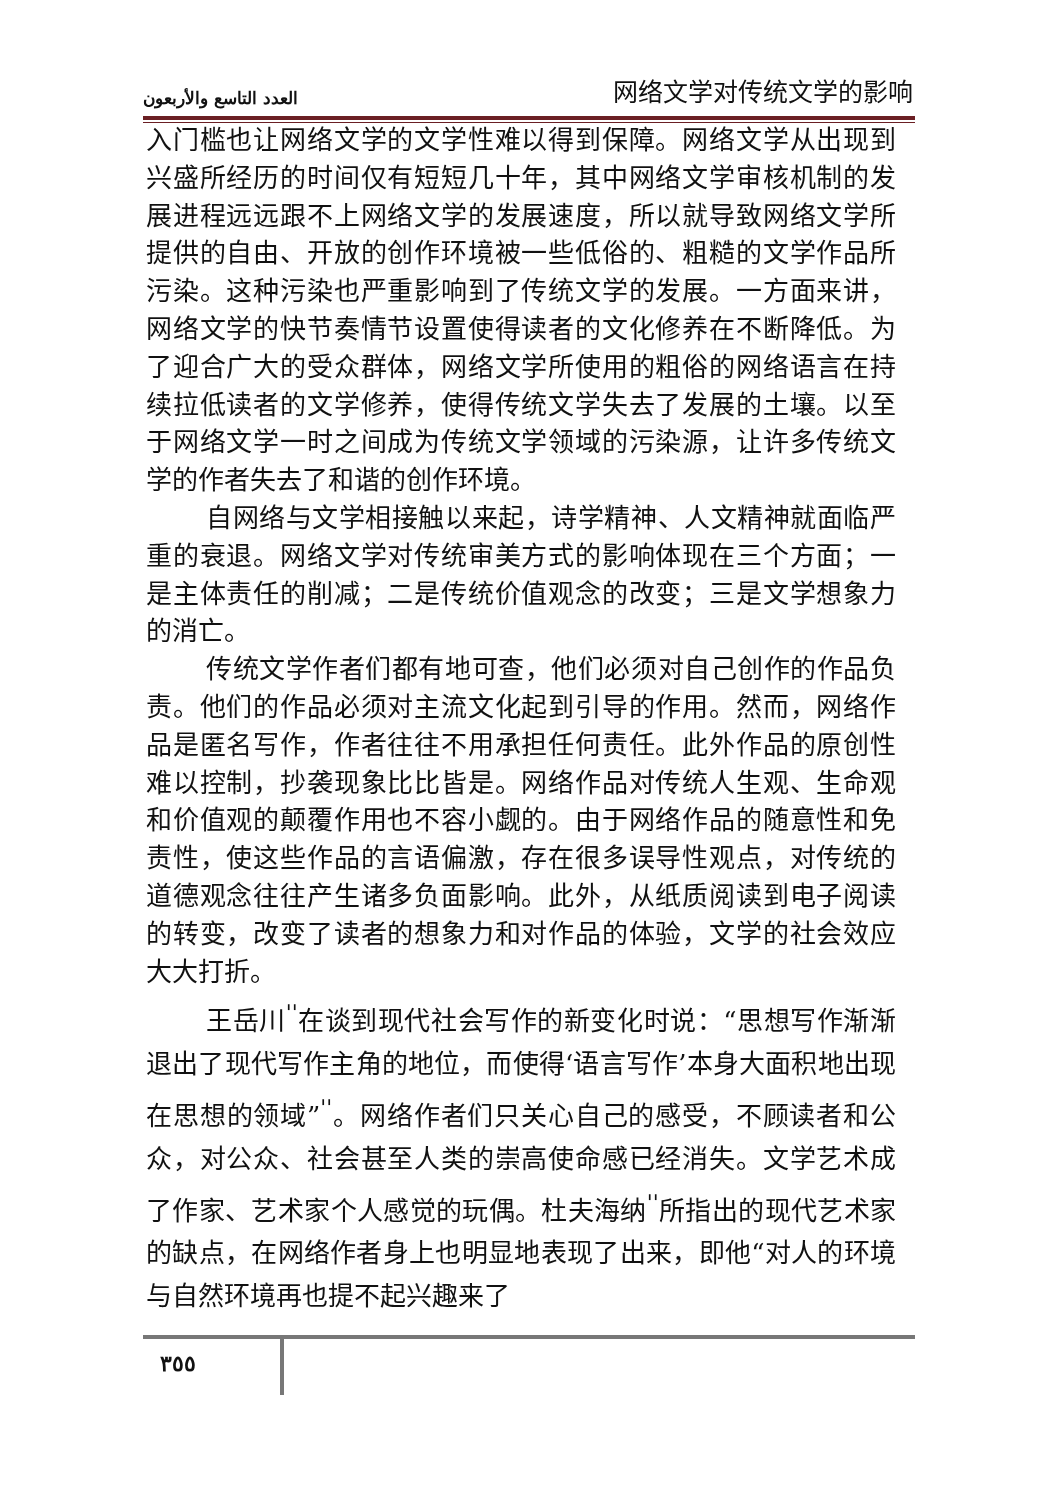العدد التاسع والأربعون 网络文学对传统文学的影响
入门槛也让网络文学的文学性难以得到保障。网络文学从出现到兴盛所经历的时间仅有短短几十年，其中网络文学审核机制的发展进程远远跟不上网络文学的发展速度，所以就导致网络文学所提供的自由、开放的创作环境被一些低俗的、粗糙的文学作品所污染。这种污染也严重影响到了传统文学的发展。一方面来讲，网络文学的快节奏情节设置使得读者的文化修养在不断降低。为了迎合广大的受众群体，网络文学所使用的粗俗的网络语言在持续拉低读者的文学修养，使得传统文学失去了发展的土壤。以至于网络文学一时之间成为传统文学领域的污染源，让许多传统文学的作者失去了和谐的创作环境。
自网络与文学相接触以来起，诗学精神、人文精神就面临严重的衰退。网络文学对传统审美方式的影响体现在三个方面；一是主体责任的削减；二是传统价值观念的改变；三是文学想象力的消亡。
传统文学作者们都有地可查，他们必须对自己创作的作品负责。他们的作品必须对主流文化起到引导的作用。然而，网络作品是匿名写作，作者往往不用承担任何责任。此外作品的原创性难以控制，抄袭现象比比皆是。网络作品对传统人生观、生命观和价值观的颠覆作用也不容小觑的。由于网络作品的随意性和免责性，使这些作品的言语偏激，存在很多误导性观点，对传统的道德观念往往产生诸多负面影响。此外，从纸质阅读到电子阅读的转变，改变了读者的想象力和对作品的体验，文学的社会效应大大打折。
王岳川<sup>''</sup>在谈到现代社会写作的新变化时说：“思想写作渐渐退出了现代写作主角的地位，而使得‘语言写作’本身大面积地出现在思想的领域”<sup>''</sup>。网络作者们只关心自己的感受，不顾读者和公众，对公众、社会甚至人类的崇高使命感已经消失。文学艺术成了作家、艺术家个人感觉的玩偶。杜夫海纳<sup>''</sup>所指出的现代艺术家的缺点，在网络作者身上也明显地表现了出来，即他“对人的环境与自然环境再也提不起兴趣来了
٣٥٥